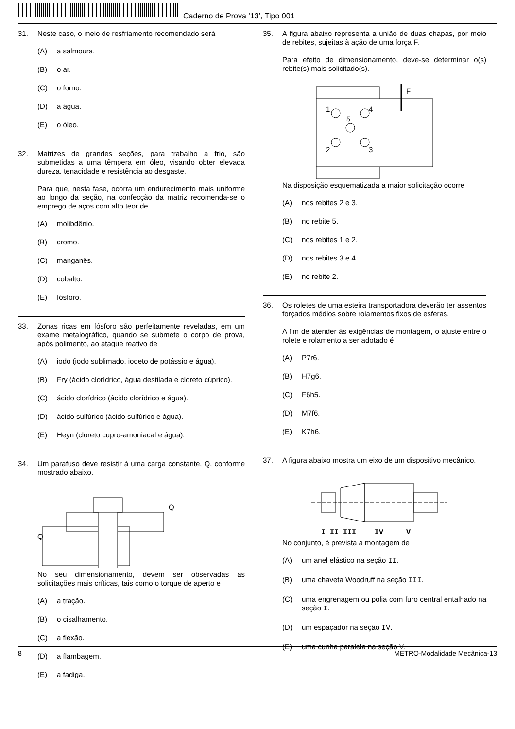Caderno de Prova ’13’, Tipo 001
31.
Neste caso, o meio de resfriamento recomendado será
(A) a salmoura.
(B) o ar.
(C) o forno.
(D) a água.
(E) o óleo.
32.
Matrizes de grandes seções, para trabalho a frio, são submetidas a uma têmpera em óleo, visando obter elevada dureza, tenacidade e resistência ao desgaste.
Para que, nesta fase, ocorra um endurecimento mais uniforme ao longo da seção, na confecção da matriz recomenda-se o emprego de aços com alto teor de
(A) molibdênio.
(B) cromo.
(C) manganês.
(D) cobalto.
(E) fósforo.
33.
Zonas ricas em fósforo são perfeitamente reveladas, em um exame metalográfico, quando se submete o corpo de prova, após polimento, ao ataque reativo de
(A) iodo (iodo sublimado, iodeto de potássio e água).
(B) Fry (ácido clorídrico, água destilada e cloreto cúprico).
(C) ácido clorídrico (ácido clorídrico e água).
(D) ácido sulfúrico (ácido sulfúrico e água).
(E) Heyn (cloreto cupro-amoniacal e água).
34.
Um parafuso deve resistir à uma carga constante, Q, conforme mostrado abaixo.
Q
Q
No seu dimensionamento, devem ser observadas as solicitações mais críticas, tais como o torque de aperto e
(A) a tração.
(B) o cisalhamento.
(C) a flexão.
(D) a flambagem.
(E) a fadiga.
35.
A figura abaixo representa a união de duas chapas, por meio de rebites, sujeitas à ação de uma força F.
Para efeito de dimensionamento, deve-se determinar o(s) rebite(s) mais solicitado(s).
F
1
4
5
2
3
Na disposição esquematizada a maior solicitação ocorre
(A) nos rebites 2 e 3.
(B) no rebite 5.
(C) nos rebites 1 e 2.
(D) nos rebites 3 e 4.
(E) no rebite 2.
36.
Os roletes de uma esteira transportadora deverão ter assentos forçados médios sobre rolamentos fixos de esferas.
A fim de atender às exigências de montagem, o ajuste entre o rolete e rolamento a ser adotado é
(A) P7r6.
(B) H7g6.
(C) F6h5.
(D) M7f6.
(E) K7h6.
37.
A figura abaixo mostra um eixo de um dispositivo mecânico.
I II III
IV
V
No conjunto, é prevista a montagem de
(A) um anel elástico na seção II.
(B) uma chaveta Woodruff na seção III.
(C) uma engrenagem ou polia com furo central entalhado na seção I.
(D) um espaçador na seção IV.
(E) uma cunha paralela na seção V.
8 METRO-Modalidade Mecânica-13